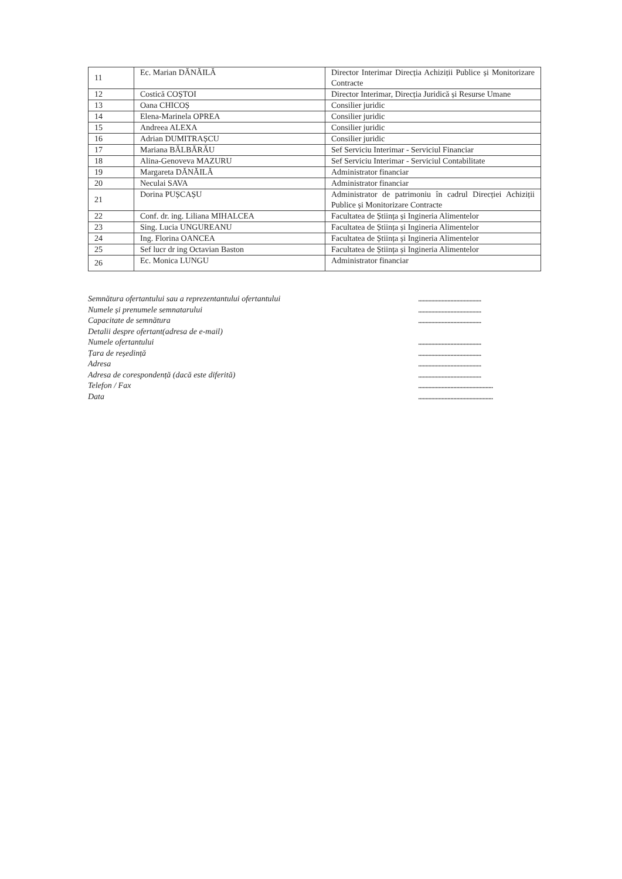| 11 | Ec. Marian DĂNĂILĂ | Director Interimar Direcția Achiziții Publice și Monitorizare Contracte |
| 12 | Costică COȘTOI | Director Interimar, Direcția Juridică și Resurse Umane |
| 13 | Oana CHICOȘ | Consilier juridic |
| 14 | Elena-Marinela OPREA | Consilier juridic |
| 15 | Andreea ALEXA | Consilier juridic |
| 16 | Adrian DUMITRAȘCU | Consilier juridic |
| 17 | Mariana BĂLBĂRĂU | Sef Serviciu Interimar - Serviciul Financiar |
| 18 | Alina-Genoveva MAZURU | Sef Serviciu Interimar - Serviciul Contabilitate |
| 19 | Margareta DĂNĂILĂ | Administrator financiar |
| 20 | Neculai SAVA | Administrator financiar |
| 21 | Dorina PUȘCAȘU | Administrator de patrimoniu în cadrul Direcției Achiziții Publice și Monitorizare Contracte |
| 22 | Conf. dr. ing. Liliana MIHALCEA | Facultatea de Știința și Ingineria Alimentelor |
| 23 | Sing. Lucia UNGUREANU | Facultatea de Știința și Ingineria Alimentelor |
| 24 | Ing. Florina OANCEA | Facultatea de Știința și Ingineria Alimentelor |
| 25 | Sef lucr dr ing Octavian Baston | Facultatea de Știința și Ingineria Alimentelor |
| 26 | Ec. Monica LUNGU | Administrator financiar |
Semnătura ofertantului sau a reprezentantului ofertantului...........................................
Numele și prenumele semnatarului...........................................
Capacitate de semnătura...........................................
Detalii despre ofertant(adresa de e-mail)
Numele ofertantului...........................................
Țara de reședință...........................................
Adresa...........................................
Adresa de corespondență (dacă este diferită)...........................................
Telefon / Fax...................................................
Data...................................................